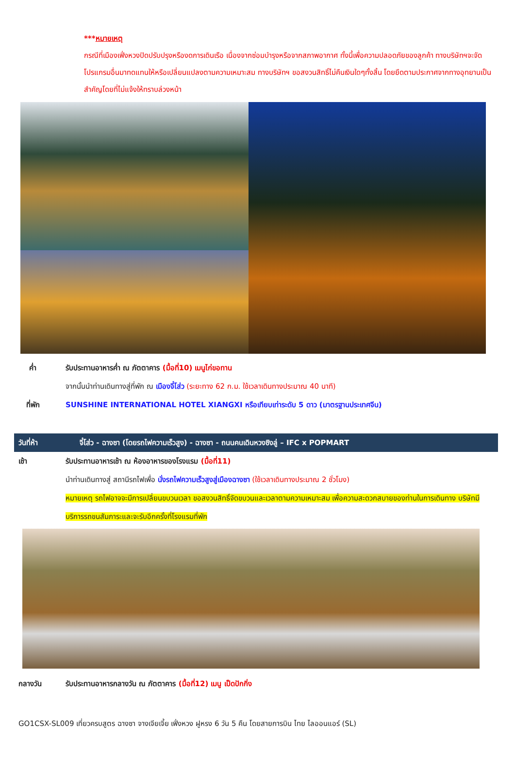***หมายเหตุ
กรณีที่เมืองเฟิ่งหวงปิดปรับปรุงหรืองดการเดินเรือ เนื่องจากซ่อมบำรุงหรือจากสภาพอากาศ ทั้งนี้เพื่อความปลอดภัยของลูกค้า ทางบริษัทฯจะจัดโปรแกรมอื่นมาทดแทนให้หรือเปลี่ยนแปลงตามความเหมาะสม ทางบริษัทฯ ขอสงวนสิทธิ์ไม่คืนเงินใดๆทั้งสิ้น โดยยึดตามประกาศจากทางอุทยานเป็นสำคัญโดยที่ไม่แจ้งให้ทราบล่วงหน้า
ค่ำ รับประทานอาหารค่ำ ณ ภัตตาคาร (มื้อที่10) เมนูไก่ขอทาน
จากนั้นนำท่านเดินทางสู่ที่พัก ณ เมืองจี๋โส่ว (ระยะทาง 62 ก.ม. ใช้เวลาเดินทางประมาณ 40 นาที)
ที่พัก SUNSHINE INTERNATIONAL HOTEL XIANGXI หรือเทียบเท่าระดับ 5 ดาว (มาตรฐานประเทศจีน)
วันที่ห้า จี๋โส่ว - ฉางซา (โดยรถไฟความเร็วสูง) - ฉางซา - ถนนคนเดินหวงซิงลู่ – IFC x POPMART
เช้า รับประทานอาหารเช้า ณ ห้องอาหารของโรงแรม (มื้อที่11)
นำท่านเดินทางสู่ สถานีรถไฟเพื่อ นั่งรถไฟความเร็วสูงสู่เมืองฉางซา (ใช้เวลาเดินทางประมาณ 2 ชั่วโมง)
หมายเหตุ รถไฟอาจจะมีการเปลี่ยนขบวนเวลา ขอสงวนสิทธิ์จัดขบวนและเวลาตามความเหมาะสม เพื่อความสะดวกสบายของท่านในการเดินทาง บริษัทมีบริการรถขนสัมภาระและจะรับอีกครั้งที่โรงแรมที่พัก
กลางวัน รับประทานอาหารกลางวัน ณ ภัตตาคาร (มื้อที่12) เมนู เป็ดปักกิ่ง
GO1CSX-SL009 เที่ยวครบสูตร ฉางซา จางเจียเจี้ย เฟิ่งหวง ฝูหรง 6 วัน 5 คืน โดยสายการบิน ไทย ไลออนแอร์ (SL)